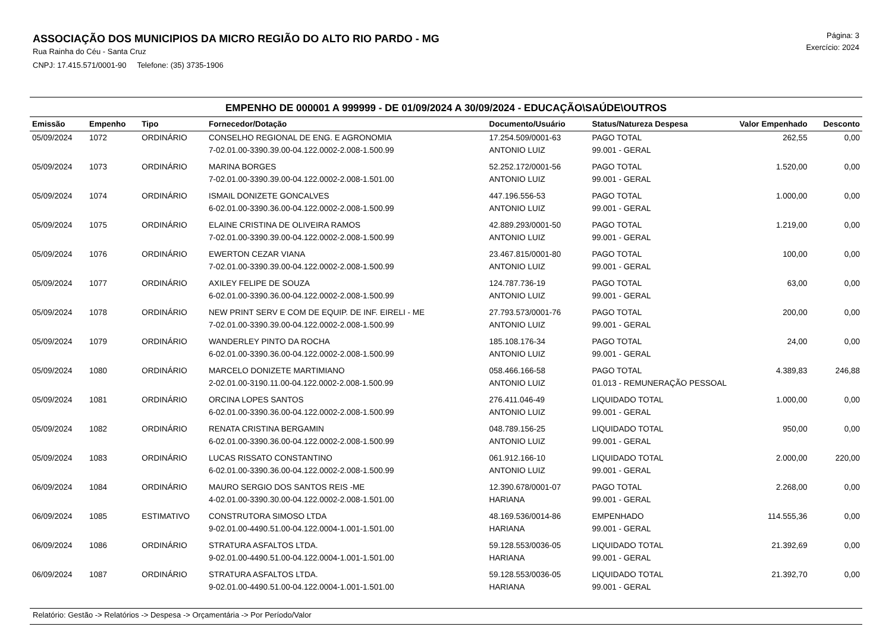ASSOCIAÇÃO DOS MUNICIPIOS DA MICRO REGIÃO DO ALTO RIO PARDO - MG
Rua Rainha do Céu - Santa Cruz
CNPJ: 17.415.571/0001-90 Telefone: (35) 3735-1906
Página: 3
Exercício: 2024
EMPENHO DE 000001 A 999999 - DE 01/09/2024 A 30/09/2024 - EDUCAÇÃO\SAÚDE\OUTROS
| Emissão | Empenho | Tipo | Fornecedor/Dotação | Documento/Usuário | Status/Natureza Despesa | Valor Empenhado | Desconto |
| --- | --- | --- | --- | --- | --- | --- | --- |
| 05/09/2024 | 1072 | ORDINÁRIO | CONSELHO REGIONAL DE ENG. E AGRONOMIA | 17.254.509/0001-63 | PAGO TOTAL | 262,55 | 0,00 |
| | | | 7-02.01.00-3390.39.00-04.122.0002-2.008-1.500.99 | ANTONIO LUIZ | 99.001 - GERAL | | |
| 05/09/2024 | 1073 | ORDINÁRIO | MARINA BORGES | 52.252.172/0001-56 | PAGO TOTAL | 1.520,00 | 0,00 |
| | | | 7-02.01.00-3390.39.00-04.122.0002-2.008-1.501.00 | ANTONIO LUIZ | 99.001 - GERAL | | |
| 05/09/2024 | 1074 | ORDINÁRIO | ISMAIL DONIZETE GONCALVES | 447.196.556-53 | PAGO TOTAL | 1.000,00 | 0,00 |
| | | | 6-02.01.00-3390.36.00-04.122.0002-2.008-1.500.99 | ANTONIO LUIZ | 99.001 - GERAL | | |
| 05/09/2024 | 1075 | ORDINÁRIO | ELAINE CRISTINA DE OLIVEIRA RAMOS | 42.889.293/0001-50 | PAGO TOTAL | 1.219,00 | 0,00 |
| | | | 7-02.01.00-3390.39.00-04.122.0002-2.008-1.500.99 | ANTONIO LUIZ | 99.001 - GERAL | | |
| 05/09/2024 | 1076 | ORDINÁRIO | EWERTON CEZAR VIANA | 23.467.815/0001-80 | PAGO TOTAL | 100,00 | 0,00 |
| | | | 7-02.01.00-3390.39.00-04.122.0002-2.008-1.500.99 | ANTONIO LUIZ | 99.001 - GERAL | | |
| 05/09/2024 | 1077 | ORDINÁRIO | AXILEY FELIPE DE SOUZA | 124.787.736-19 | PAGO TOTAL | 63,00 | 0,00 |
| | | | 6-02.01.00-3390.36.00-04.122.0002-2.008-1.500.99 | ANTONIO LUIZ | 99.001 - GERAL | | |
| 05/09/2024 | 1078 | ORDINÁRIO | NEW PRINT SERV E COM DE EQUIP. DE INF. EIRELI - ME | 27.793.573/0001-76 | PAGO TOTAL | 200,00 | 0,00 |
| | | | 7-02.01.00-3390.39.00-04.122.0002-2.008-1.500.99 | ANTONIO LUIZ | 99.001 - GERAL | | |
| 05/09/2024 | 1079 | ORDINÁRIO | WANDERLEY PINTO DA ROCHA | 185.108.176-34 | PAGO TOTAL | 24,00 | 0,00 |
| | | | 6-02.01.00-3390.36.00-04.122.0002-2.008-1.500.99 | ANTONIO LUIZ | 99.001 - GERAL | | |
| 05/09/2024 | 1080 | ORDINÁRIO | MARCELO DONIZETE MARTIMIANO | 058.466.166-58 | PAGO TOTAL | 4.389,83 | 246,88 |
| | | | 2-02.01.00-3190.11.00-04.122.0002-2.008-1.500.99 | ANTONIO LUIZ | 01.013 - REMUNERAÇÃO PESSOAL | | |
| 05/09/2024 | 1081 | ORDINÁRIO | ORCINA LOPES SANTOS | 276.411.046-49 | LIQUIDADO TOTAL | 1.000,00 | 0,00 |
| | | | 6-02.01.00-3390.36.00-04.122.0002-2.008-1.500.99 | ANTONIO LUIZ | 99.001 - GERAL | | |
| 05/09/2024 | 1082 | ORDINÁRIO | RENATA CRISTINA BERGAMIN | 048.789.156-25 | LIQUIDADO TOTAL | 950,00 | 0,00 |
| | | | 6-02.01.00-3390.36.00-04.122.0002-2.008-1.500.99 | ANTONIO LUIZ | 99.001 - GERAL | | |
| 05/09/2024 | 1083 | ORDINÁRIO | LUCAS RISSATO CONSTANTINO | 061.912.166-10 | LIQUIDADO TOTAL | 2.000,00 | 220,00 |
| | | | 6-02.01.00-3390.36.00-04.122.0002-2.008-1.500.99 | ANTONIO LUIZ | 99.001 - GERAL | | |
| 06/09/2024 | 1084 | ORDINÁRIO | MAURO SERGIO DOS SANTOS REIS -ME | 12.390.678/0001-07 | PAGO TOTAL | 2.268,00 | 0,00 |
| | | | 4-02.01.00-3390.30.00-04.122.0002-2.008-1.501.00 | HARIANA | 99.001 - GERAL | | |
| 06/09/2024 | 1085 | ESTIMATIVO | CONSTRUTORA SIMOSO LTDA | 48.169.536/0014-86 | EMPENHADO | 114.555,36 | 0,00 |
| | | | 9-02.01.00-4490.51.00-04.122.0004-1.001-1.501.00 | HARIANA | 99.001 - GERAL | | |
| 06/09/2024 | 1086 | ORDINÁRIO | STRATURA ASFALTOS LTDA. | 59.128.553/0036-05 | LIQUIDADO TOTAL | 21.392,69 | 0,00 |
| | | | 9-02.01.00-4490.51.00-04.122.0004-1.001-1.501.00 | HARIANA | 99.001 - GERAL | | |
| 06/09/2024 | 1087 | ORDINÁRIO | STRATURA ASFALTOS LTDA. | 59.128.553/0036-05 | LIQUIDADO TOTAL | 21.392,70 | 0,00 |
| | | | 9-02.01.00-4490.51.00-04.122.0004-1.001-1.501.00 | HARIANA | 99.001 - GERAL | | |
Relatório: Gestão -> Relatórios -> Despesa -> Orçamentária -> Por Período/Valor